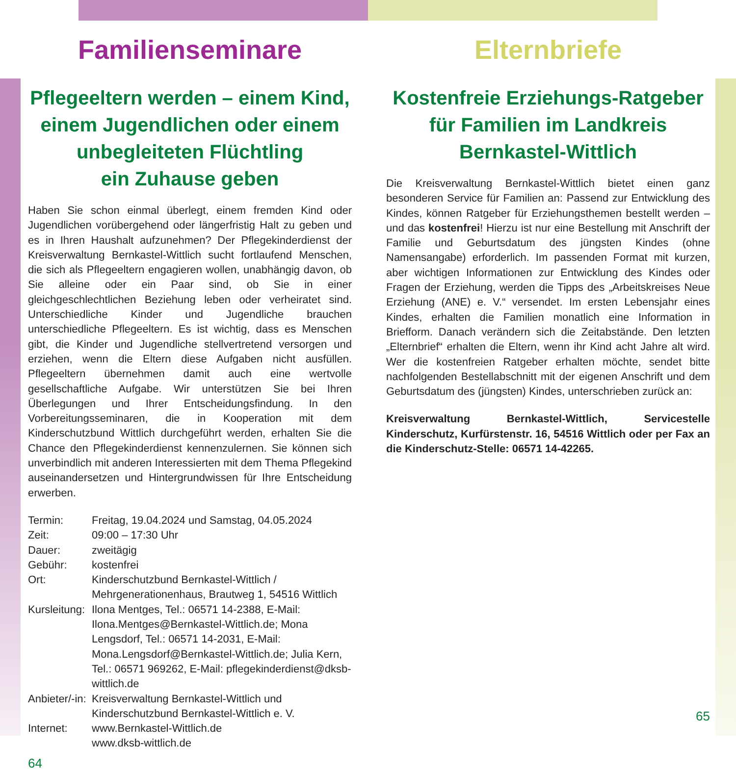Familienseminare
Pflegeeltern werden – einem Kind, einem Jugendlichen oder einem unbegleiteten Flüchtling
ein Zuhause geben
Haben Sie schon einmal überlegt, einem fremden Kind oder Jugendlichen vorübergehend oder längerfristig Halt zu geben und es in Ihren Haushalt aufzunehmen? Der Pflegekinderdienst der Kreisverwaltung Bernkastel-Wittlich sucht fortlaufend Menschen, die sich als Pflegeeltern engagieren wollen, unabhängig davon, ob Sie alleine oder ein Paar sind, ob Sie in einer gleichgeschlechtlichen Beziehung leben oder verheiratet sind. Unterschiedliche Kinder und Jugendliche brauchen unterschiedliche Pflegeeltern. Es ist wichtig, dass es Menschen gibt, die Kinder und Jugendliche stellvertretend versorgen und erziehen, wenn die Eltern diese Aufgaben nicht ausfüllen. Pflegeeltern übernehmen damit auch eine wertvolle gesellschaftliche Aufgabe. Wir unterstützen Sie bei Ihren Überlegungen und Ihrer Entscheidungsfindung. In den Vorbereitungsseminaren, die in Kooperation mit dem Kinderschutzbund Wittlich durchgeführt werden, erhalten Sie die Chance den Pflegekinderdienst kennenzulernen. Sie können sich unverbindlich mit anderen Interessierten mit dem Thema Pflegekind auseinandersetzen und Hintergrundwissen für Ihre Entscheidung erwerben.
Termin: Freitag, 19.04.2024 und Samstag, 04.05.2024
Zeit: 09:00 – 17:30 Uhr
Dauer: zweitägig
Gebühr: kostenfrei
Ort: Kinderschutzbund Bernkastel-Wittlich / Mehrgenerationenhaus, Brautweg 1, 54516 Wittlich
Kursleitung: Ilona Mentges, Tel.: 06571 14-2388, E-Mail: Ilona.Mentges@Bernkastel-Wittlich.de; Mona Lengsdorf, Tel.: 06571 14-2031, E-Mail: Mona.Lengsdorf@Bernkastel-Wittlich.de; Julia Kern, Tel.: 06571 969262, E-Mail: pflegekinderdienst@dksb-wittlich.de
Anbieter/-in: Kreisverwaltung Bernkastel-Wittlich und Kinderschutzbund Bernkastel-Wittlich e. V.
Internet: www.Bernkastel-Wittlich.de
www.dksb-wittlich.de
64
Elternbriefe
Kostenfreie Erziehungs-Ratgeber für Familien im Landkreis Bernkastel-Wittlich
Die Kreisverwaltung Bernkastel-Wittlich bietet einen ganz besonderen Service für Familien an: Passend zur Entwicklung des Kindes, können Ratgeber für Erziehungsthemen bestellt werden – und das kostenfrei! Hierzu ist nur eine Bestellung mit Anschrift der Familie und Geburtsdatum des jüngsten Kindes (ohne Namensangabe) erforderlich. Im passenden Format mit kurzen, aber wichtigen Informationen zur Entwicklung des Kindes oder Fragen der Erziehung, werden die Tipps des „Arbeitskreises Neue Erziehung (ANE) e. V.“ versendet. Im ersten Lebensjahr eines Kindes, erhalten die Familien monatlich eine Information in Briefform. Danach verändern sich die Zeitabstände. Den letzten „Elternbrief“ erhalten die Eltern, wenn ihr Kind acht Jahre alt wird. Wer die kostenfreien Ratgeber erhalten möchte, sendet bitte nachfolgenden Bestellabschnitt mit der eigenen Anschrift und dem Geburtsdatum des (jüngsten) Kindes, unterschrieben zurück an:
Kreisverwaltung Bernkastel-Wittlich, Servicestelle Kinderschutz, Kurfürstenstr. 16, 54516 Wittlich oder per Fax an die Kinderschutz-Stelle: 06571 14-42265.
65